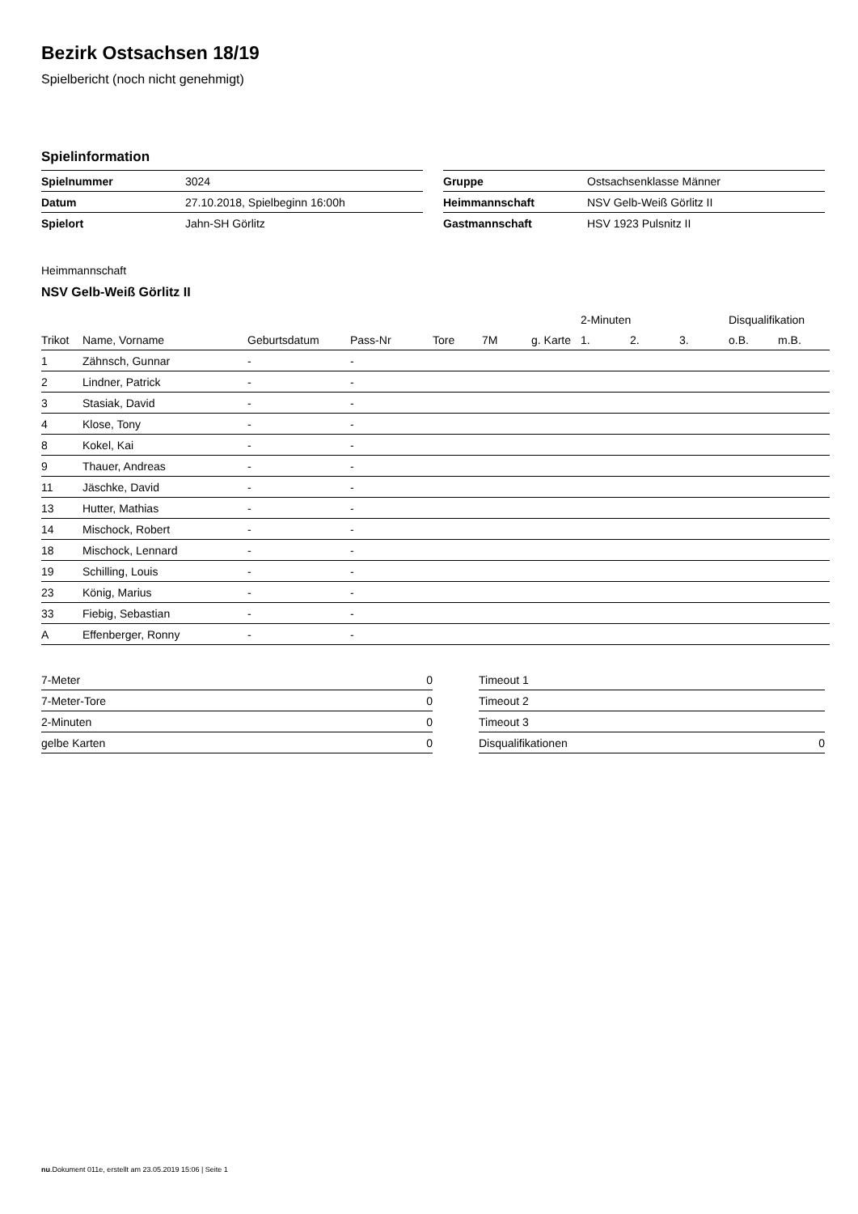Bezirk Ostsachsen 18/19
Spielbericht (noch nicht genehmigt)
Spielinformation
| Spielnummer | 3024 |
| Datum | 27.10.2018, Spielbeginn 16:00h |
| Spielort | Jahn-SH Görlitz |
| Gruppe | Ostsachsenklasse Männer |
| Heimmannschaft | NSV Gelb-Weiß Görlitz II |
| Gastmannschaft | HSV 1923 Pulsnitz II |
Heimmannschaft
NSV Gelb-Weiß Görlitz II
| | | | | | | | 2-Minuten | | | Disqualifikation | |
| --- | --- | --- | --- | --- | --- | --- | --- | --- | --- | --- | --- |
| Trikot | Name, Vorname | Geburtsdatum | Pass-Nr | Tore | 7M | g. Karte | 1. | 2. | 3. | o.B. | m.B. |
| 1 | Zähnsch, Gunnar | - | - | | | | | | | | |
| 2 | Lindner, Patrick | - | - | | | | | | | | |
| 3 | Stasiak, David | - | - | | | | | | | | |
| 4 | Klose, Tony | - | - | | | | | | | | |
| 8 | Kokel, Kai | - | - | | | | | | | | |
| 9 | Thauer, Andreas | - | - | | | | | | | | |
| 11 | Jäschke, David | - | - | | | | | | | | |
| 13 | Hutter, Mathias | - | - | | | | | | | | |
| 14 | Mischock, Robert | - | - | | | | | | | | |
| 18 | Mischock, Lennard | - | - | | | | | | | | |
| 19 | Schilling, Louis | - | - | | | | | | | | |
| 23 | König, Marius | - | - | | | | | | | | |
| 33 | Fiebig, Sebastian | - | - | | | | | | | | |
| A | Effenberger, Ronny | - | - | | | | | | | | |
| 7-Meter | 0 |
| 7-Meter-Tore | 0 |
| 2-Minuten | 0 |
| gelbe Karten | 0 |
| Timeout 1 | |
| Timeout 2 | |
| Timeout 3 | |
| Disqualifikationen | 0 |
nu.Dokument 011e, erstellt am 23.05.2019 15:06 | Seite 1